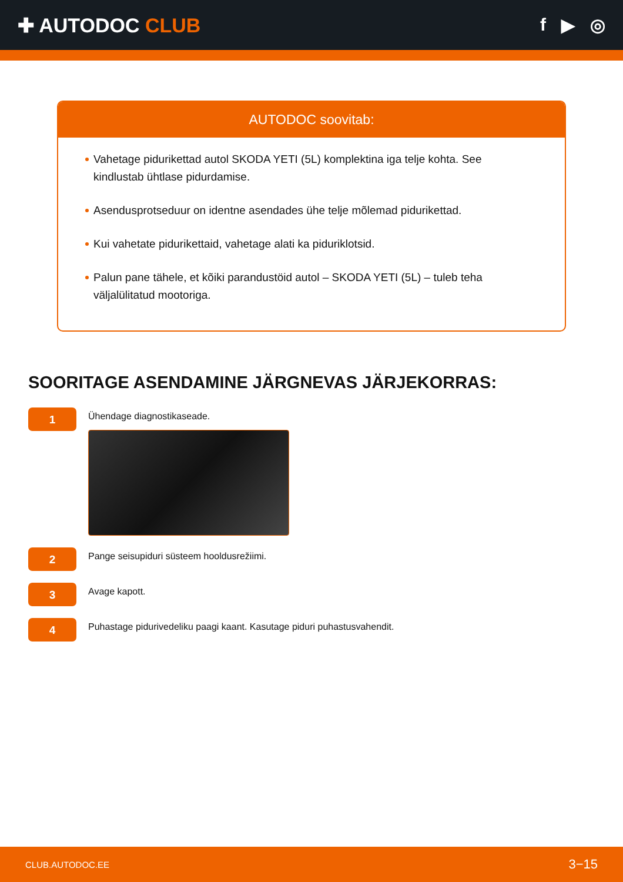✚ AUTODOC CLUB f ▶ ◎
AUTODOC soovitab:
Vahetage piduri­kettad autol SKODA YETI (5L) komplektina iga telje kohta. See kindlustab ühtlase pidurdamise.
Asendusprotseduur on identne asendades ühe telje mõlemad pidurikettad.
Kui vahetate pidurikettaid, vahetage alati ka piduriklotsid.
Palun pane tähele, et kõiki parandustöid autol – SKODA YETI (5L) – tuleb teha väljalülitatud mootoriga.
SOORITAGE ASENDAMINE JÄRGNEVAS JÄRJEKORRAS:
1
Ühendage diagnostikaseade.
2
Pange seisupiduri süsteem hooldusrežiimi.
3
Avage kapott.
4
Puhastage pidurivedeliku paagi kaant. Kasutage piduri puhastusvahendit.
CLUB.AUTODOC.EE 3−15